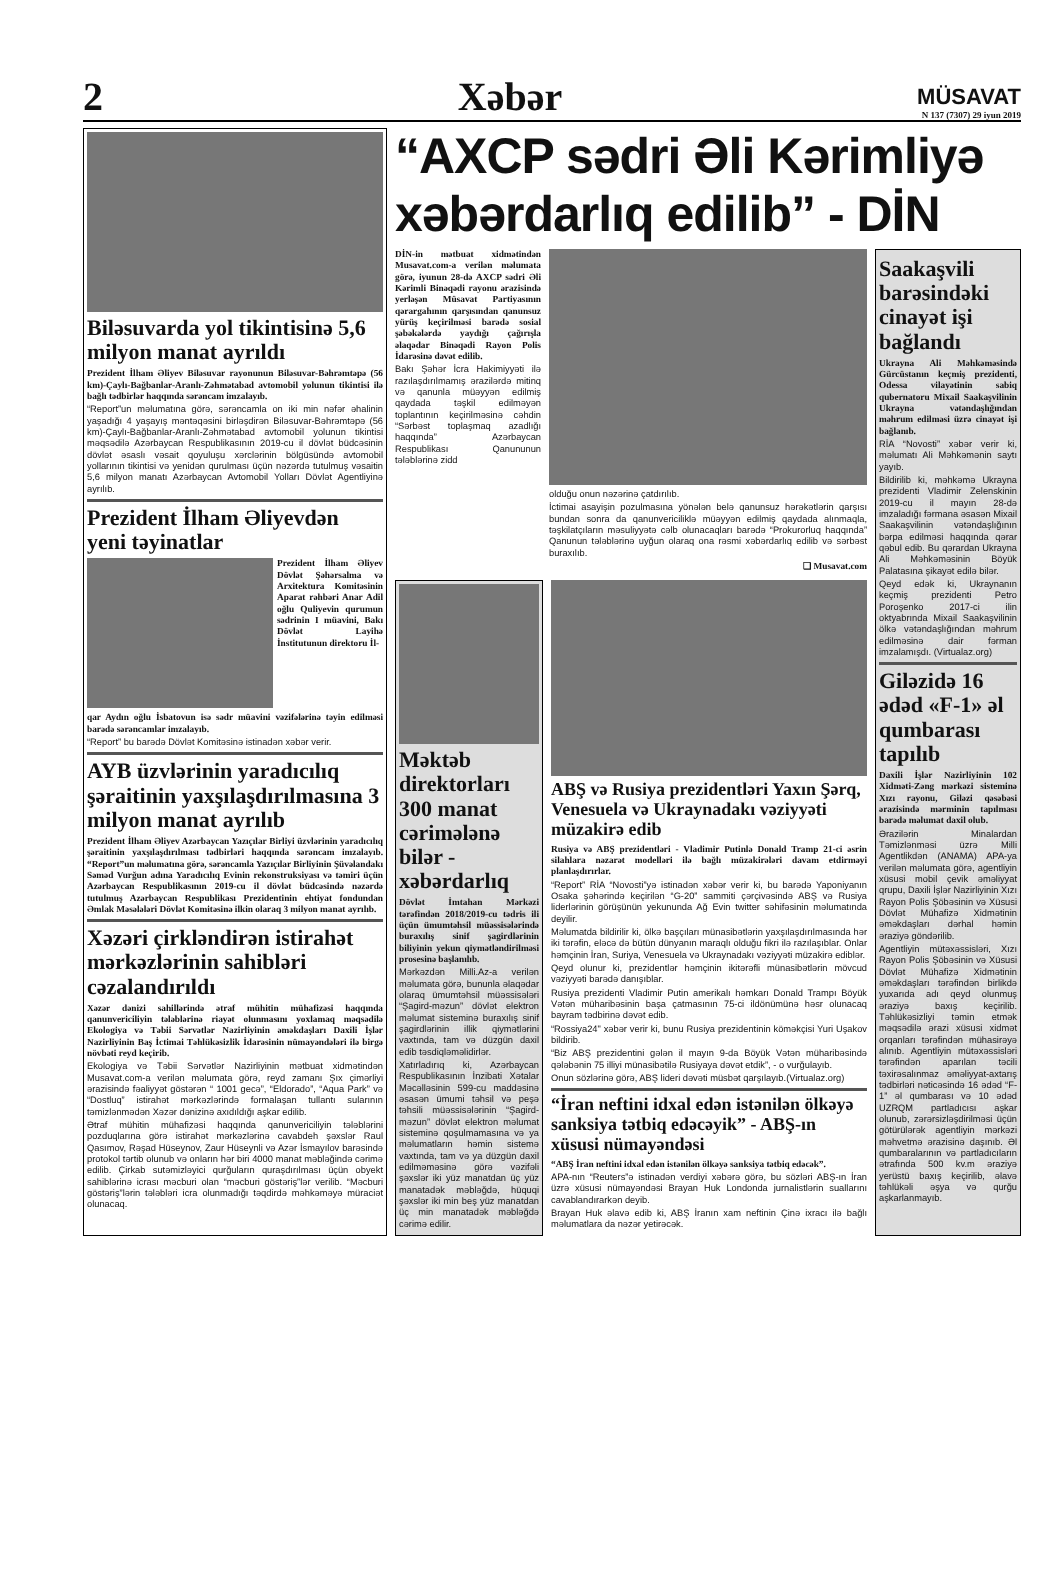2 Xəbər MÜSAVAT
N 137 (7307) 29 iyun 2019
Biləsuvarda yol tikintisinə 5,6 milyon manat ayrıldı
Prezident İlham Əliyev Biləsuvar rayonunun Biləsuvar-Bəhrəmtəpə (56 km)-Çaylı-Bağbanlar-Aranlı-Zəhmətabad avtomobil yolunun tikintisi ilə bağlı tədbirlər haqqında sərəncam imzalayıb.
“Report”un məlumatına görə, sərəncamla on iki min nəfər əhalinin yaşadığı 4 yaşayış məntəqəsini birləşdirən Biləsuvar-Bəhrəmtəpə (56 km)-Çaylı-Bağbanlar-Aranlı-Zəhmətabad avtomobil yolunun tikintisi məqsədilə Azərbaycan Respublikasının 2019-cu il dövlət büdcəsinin dövlət əsaslı vəsait qoyuluşu xərclərinin bölgüsündə avtomobil yollarının tikintisi və yenidən qurulması üçün nəzərdə tutulmuş vəsaitin 5,6 milyon manatı Azərbaycan Avtomobil Yolları Dövlət Agentliyinə ayrılıb.
Prezident İlham Əliyevdən yeni təyinatlar
Prezident İlham Əliyev Dövlət Şəhərsalma və Arxitektura Komitəsinin Aparat rəhbəri Anar Adil oğlu Quliyevin qurumun sədrinin I müavini, Bakı Dövlət Layihə İnstitutunun direktoru İl-
qar Aydın oğlu İsbatovun isə sədr müavini vəzifələrinə təyin edilməsi barədə sərəncamlar imzalayıb.
“Report” bu barədə Dövlət Komitəsinə istinadən xəbər verir.
AYB üzvlərinin yaradıcılıq şəraitinin yaxşılaşdırılmasına 3 milyon manat ayrılıb
Prezident İlham Əliyev Azərbaycan Yazıçılar Birliyi üzvlərinin yaradıcılıq şəraitinin yaxşılaşdırılması tədbirləri haqqında sərəncam imzalayıb. “Report”un məlumatına görə, sərəncamla Yazıçılar Birliyinin Şüvəlandakı Səməd Vurğun adına Yaradıcılıq Evinin rekonstruksiyası və təmiri üçün Azərbaycan Respublikasının 2019-cu il dövlət büdcəsində nəzərdə tutulmuş Azərbaycan Respublikası Prezidentinin ehtiyat fondundan Əmlak Məsələləri Dövlət Komitəsinə ilkin olaraq 3 milyon manat ayrılıb.
Xəzəri çirkləndirən istirahət mərkəzlərinin sahibləri cəzalandırıldı
Xəzər dənizi sahillərində ətraf mühitin mühafizəsi haqqında qanunvericiliyin tələblərinə riayət olunmasını yoxlamaq məqsədilə Ekologiya və Təbii Sərvətlər Nazirliyinin əməkdaşları Daxili İşlər Nazirliyinin Baş İctimai Təhlükəsizlik İdarəsinin nümayəndələri ilə birgə növbəti reyd keçirib.
Ekologiya və Təbii Sərvətlər Nazirliyinin mətbuat xidmətindən Musavat.com-a verilən məlumata görə, reyd zamanı Şıx çimərliyi ərazisində fəaliyyət göstərən “ 1001 gecə”, “Eldorado”, “Aqua Park” və “Dostluq” istirahət mərkəzlərində formalaşan tullantı sularının təmizlənmədən Xəzər dənizinə axıdıldığı aşkar edilib.
Ətraf mühitin mühafizəsi haqqında qanunvericiliyin tələblərini pozduqlarına görə istirahət mərkəzlərinə cavabdeh şəxslər Raul Qasımov, Rəşad Hüseynov, Zaur Hüseynli və Azər İsmayılov barəsində protokol tərtib olunub və onların hər biri 4000 manat məbləğində cərimə edilib. Çirkab sutəmizləyici qurğuların quraşdırılması üçün obyekt sahiblərinə icrası məcburi olan “məcburi göstəriş”lər verilib. “Məcburi göstəriş”lərin tələbləri icra olunmadığı təqdirdə məhkəməyə müraciət olunacaq.
“AXCP sədri Əli Kərimliyə xəbərdarlıq edilib” - DİN
DİN-in mətbuat xidmətindən Musavat.com-a verilən məlumata görə, iyunun 28-də AXCP sədri Əli Kərimli Binəqədi rayonu ərazisində yerləşən Müsavat Partiyasının qərargahının qarşısından qanunsuz yürüş keçirilməsi barədə sosial şəbəkələrdə yaydığı çağırışla əlaqədar Binəqədi Rayon Polis İdarəsinə dəvət edilib.
Bakı Şəhər İcra Hakimiyyəti ilə razılaşdırılmamış ərazilərdə mitinq və qanunla müəyyən edilmiş qaydada təşkil edilməyən toplantının keçirilməsinə cəhdin “Sərbəst toplaşmaq azadlığı haqqında” Azərbaycan Respublikası Qanununun tələblərinə zidd
olduğu onun nəzərinə çatdırılıb.
İctimai asayişin pozulmasına yönələn belə qanunsuz hərəkətlərin qarşısı bundan sonra da qanunvericiliklə müəyyən edilmiş qaydada alınmaqla, təşkilatçıların məsuliyyətə cəlb olunacaqları barədə “Prokurorluq haqqında” Qanunun tələblərinə uyğun olaraq ona rəsmi xəbərdarlıq edilib və sərbəst buraxılıb.
❑ Musavat.com
Məktəb direktorları 300 manat cərimələnə bilər - xəbərdarlıq
Dövlət İmtahan Mərkəzi tərəfindən 2018/2019-cu tədris ili üçün ümumtəhsil müəssisələrində buraxılış sinif şagirdlərinin biliyinin yekun qiymətləndirilməsi prosesinə başlanılıb.
Mərkəzdən Milli.Az-a verilən məlumata görə, bununla əlaqədar olaraq ümumtəhsil müəssisələri “Şagird-məzun” dövlət elektron məlumat sisteminə buraxılış sinif şagirdlərinin illik qiymətlərini vaxtında, tam və düzgün daxil edib təsdiqləməlidirlər.
Xatırladırıq ki, Azərbaycan Respublikasının İnzibati Xətalar Məcəlləsinin 599-cu maddəsinə əsasən ümumi təhsil və peşə təhsili müəssisələrinin “Şagird-məzun” dövlət elektron məlumat sisteminə qoşulmamasına və ya məlumatların həmin sistemə vaxtında, tam və ya düzgün daxil edilməməsinə görə vəzifəli şəxslər iki yüz manatdan üç yüz manatadək məbləğdə, hüquqi şəxslər iki min beş yüz manatdan üç min manatadək məbləğdə cərimə edilir.
ABŞ və Rusiya prezidentləri Yaxın Şərq, Venesuela və Ukraynadakı vəziyyəti müzakirə edib
Rusiya və ABŞ prezidentləri - Vladimir Putinlə Donald Tramp 21-ci əsrin silahlara nəzarət modelləri ilə bağlı müzakirələri davam etdirməyi planlaşdırırlar.
“Report” RİA “Novosti”yə istinadən xəbər verir ki, bu barədə Yaponiyanın Osaka şəhərində keçirilən “G-20” sammiti çərçivəsində ABŞ və Rusiya liderlərinin görüşünün yekununda Ağ Evin twitter səhifəsinin məlumatında deyilir.
Məlumatda bildirilir ki, ölkə başçıları münasibətlərin yaxşılaşdırılmasında hər iki tərəfin, eləcə də bütün dünyanın maraqlı olduğu fikri ilə razılaşıblar. Onlar həmçinin İran, Suriya, Venesuela və Ukraynadakı vəziyyəti müzakirə ediblər.
Qeyd olunur ki, prezidentlər həmçinin ikitərəfli münasibətlərin mövcud vəziyyəti barədə danışıblar.
Rusiya prezidenti Vladimir Putin amerikalı həmkarı Donald Trampı Böyük Vətən müharibəsinin başa çatmasının 75-ci ildönümünə həsr olunacaq bayram tədbirinə dəvət edib.
“Rossiya24" xəbər verir ki, bunu Rusiya prezidentinin köməkçisi Yuri Uşakov bildirib.
“Biz ABŞ prezidentini gələn il mayın 9-da Böyük Vətən müharibəsində qələbənin 75 illiyi münasibətilə Rusiyaya dəvət etdik”, - o vurğulayıb.
Onun sözlərinə görə, ABŞ lideri dəvəti müsbət qarşılayıb.(Virtualaz.org)
“İran neftini idxal edən istənilən ölkəyə sanksiya tətbiq edəcəyik” - ABŞ-ın xüsusi nümayəndəsi
“ABŞ İran neftini idxal edən istənilən ölkəyə sanksiya tətbiq edəcək”.
APA-nın “Reuters”ə istinadən verdiyi xəbərə görə, bu sözləri ABŞ-ın İran üzrə xüsusi nümayəndəsi Brayan Huk Londonda jurnalistlərin suallarını cavablandırarkən deyib.
Brayan Huk əlavə edib ki, ABŞ İranın xam neftinin Çinə ixracı ilə bağlı məlumatlara da nəzər yetirəcək.
Saakaşvili barəsindəki cinayət işi bağlandı
Ukrayna Ali Məhkəməsində Gürcüstanın keçmiş prezidenti, Odessa vilayətinin sabiq qubernatoru Mixail Saakaşvilinin Ukrayna vətəndaşlığından məhrum edilməsi üzrə cinayət işi bağlanıb.
RİA “Novosti” xəbər verir ki, məlumatı Ali Məhkəmənin saytı yayıb.
Bildirilib ki, məhkəmə Ukrayna prezidenti Vladimir Zelenskinin 2019-cu il mayın 28-də imzaladığı fərmana əsasən Mixail Saakaşvilinin vətəndaşlığının bərpa edilməsi haqqında qərar qəbul edib. Bu qərardan Ukrayna Ali Məhkəməsinin Böyük Palatasına şikayət edilə bilər.
Qeyd edək ki, Ukraynanın keçmiş prezidenti Petro Poroşenko 2017-ci ilin oktyabrında Mixail Saakaşvilinin ölkə vətəndaşlığından məhrum edilməsinə dair fərman imzalamışdı. (Virtualaz.org)
Giləzidə 16 ədəd «F-1» əl qumbarası tapılıb
Daxili İşlər Nazirliyinin 102 Xidməti-Zəng mərkəzi sisteminə Xızı rayonu, Giləzi qəsəbəsi ərazisində mərminin tapılması barədə məlumat daxil olub.
Ərazilərin Minalardan Təmizlənməsi üzrə Milli Agentlikdən (ANAMA) APA-ya verilən məlumata görə, agentliyin xüsusi mobil çevik əməliyyat qrupu, Daxili İşlər Nazirliyinin Xızı Rayon Polis Şöbəsinin və Xüsusi Dövlət Mühafizə Xidmətinin əməkdaşları dərhal həmin əraziyə göndərilib.
Agentliyin mütəxəssisləri, Xızı Rayon Polis Şöbəsinin və Xüsusi Dövlət Mühafizə Xidmətinin əməkdaşları tərəfindən birlikdə yuxarıda adı qeyd olunmuş əraziyə baxış keçirilib. Təhlükəsizliyi təmin etmək məqsədilə ərazi xüsusi xidmət orqanları tərəfindən mühasirəyə alınıb. Agentliyin mütəxəssisləri tərəfindən aparılan təcili təxirəsalınmaz əməliyyat-axtarış tədbirləri nəticəsində 16 ədəd “F-1” əl qumbarası və 10 ədəd UZRQM partladıcısı aşkar olunub, zərərsizləşdirilməsi üçün götürülərək agentliyin mərkəzi məhvetmə ərazisinə daşınıb. Əl qumbaralarının və partladıcıların ətrafında 500 kv.m əraziyə yerüstü baxış keçirilib, əlavə təhlükəli əşya və qurğu aşkarlanmayıb.